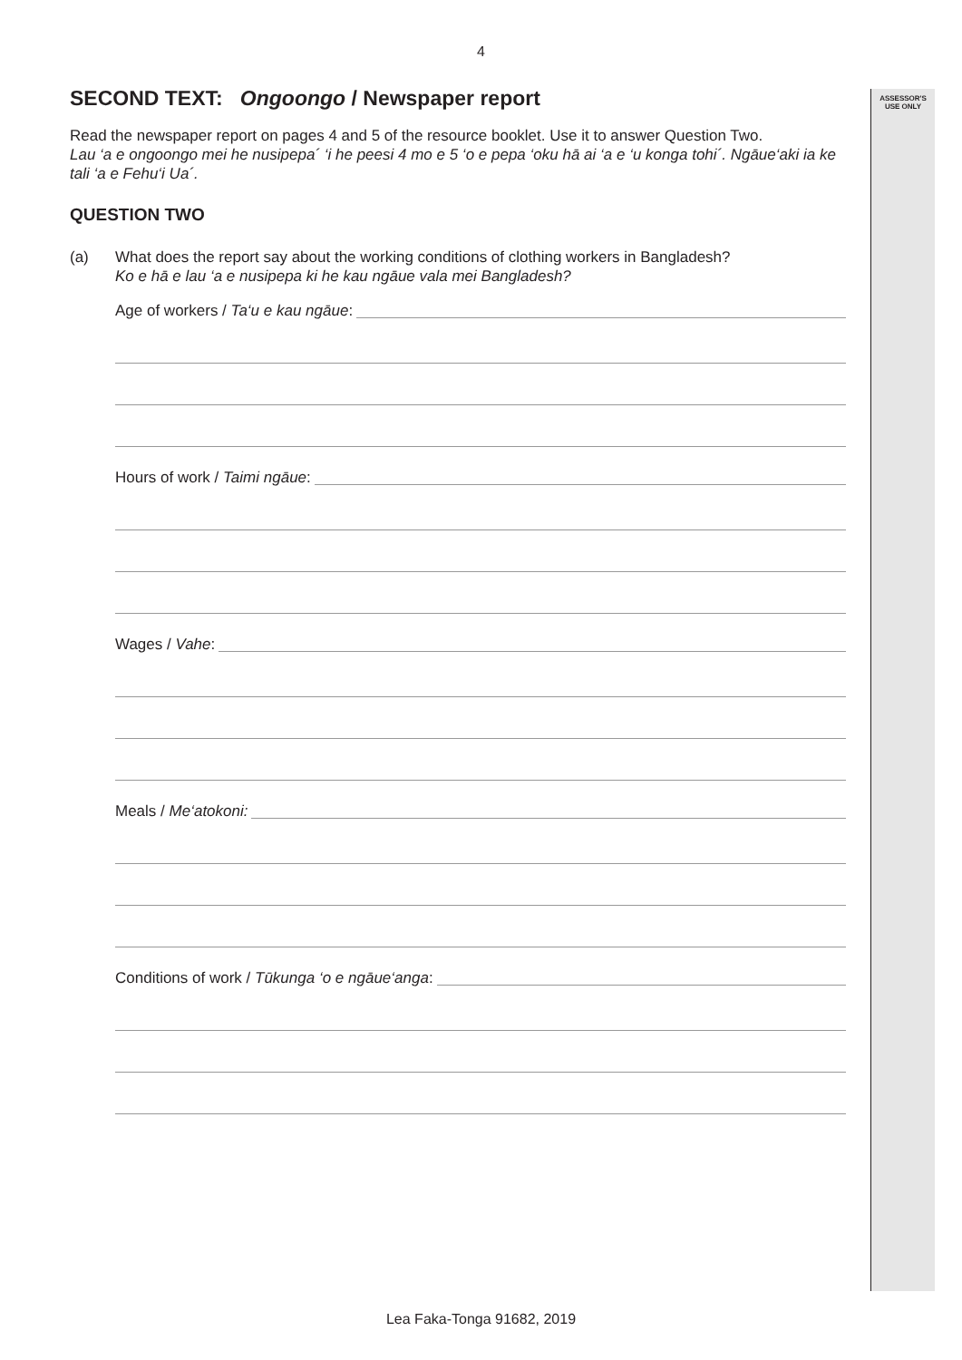ASSESSOR'S
USE ONLY
4
SECOND TEXT: Ongoongo / Newspaper report
Read the newspaper report on pages 4 and 5 of the resource booklet. Use it to answer Question Two.
Lau ‘a e ongoongo mei he nusipepa´ ‘i he peesi 4 mo e 5 ‘o e pepa ‘oku hā ai ‘a e ‘u konga tohi´. Ngāue‘aki ia ke tali ‘a e Fehu‘i Ua´.
QUESTION TWO
(a) What does the report say about the working conditions of clothing workers in Bangladesh?
Ko e hā e lau ‘a e nusipepa ki he kau ngāue vala mei Bangladesh?
Age of workers / Ta‘u e kau ngāue:
Hours of work / Taimi ngāue:
Wages / Vahe:
Meals / Me‘atokoni:
Conditions of work / Tūkunga ‘o e ngāue‘anga:
Lea Faka-Tonga 91682, 2019